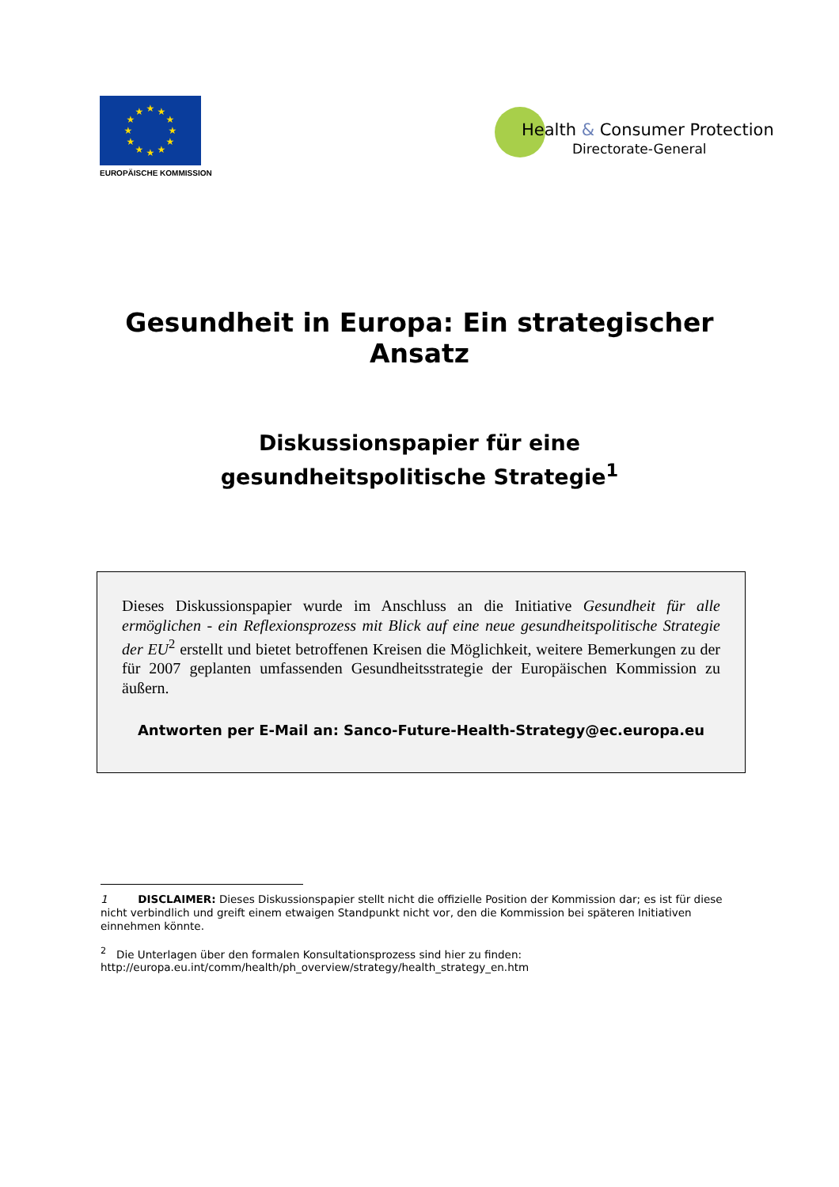★
★
★
★
★
★
★
★
★
★
★
★
EUROPÄISCHE KOMMISSION
Health & Consumer Protection
Directorate-General
Gesundheit in Europa: Ein strategischer
Ansatz
Diskussionspapier für eine
gesundheitspolitische Strategie<sup>1</sup>
Dieses Diskussionspapier wurde im Anschluss an die Initiative Gesundheit für alle ermöglichen - ein Reflexionsprozess mit Blick auf eine neue gesundheitspolitische Strategie der EU<sup>2</sup> erstellt und bietet betroffenen Kreisen die Möglichkeit, weitere Bemerkungen zu der für 2007 geplanten umfassenden Gesundheitsstrategie der Europäischen Kommission zu äußern.
Antworten per E-Mail an: Sanco-Future-Health-Strategy@ec.europa.eu
1 DISCLAIMER: Dieses Diskussionspapier stellt nicht die offizielle Position der Kommission dar; es ist für diese nicht verbindlich und greift einem etwaigen Standpunkt nicht vor, den die Kommission bei späteren Initiativen einnehmen könnte.
<sup>2</sup> Die Unterlagen über den formalen Konsultationsprozess sind hier zu finden:
http://europa.eu.int/comm/health/ph_overview/strategy/health_strategy_en.htm